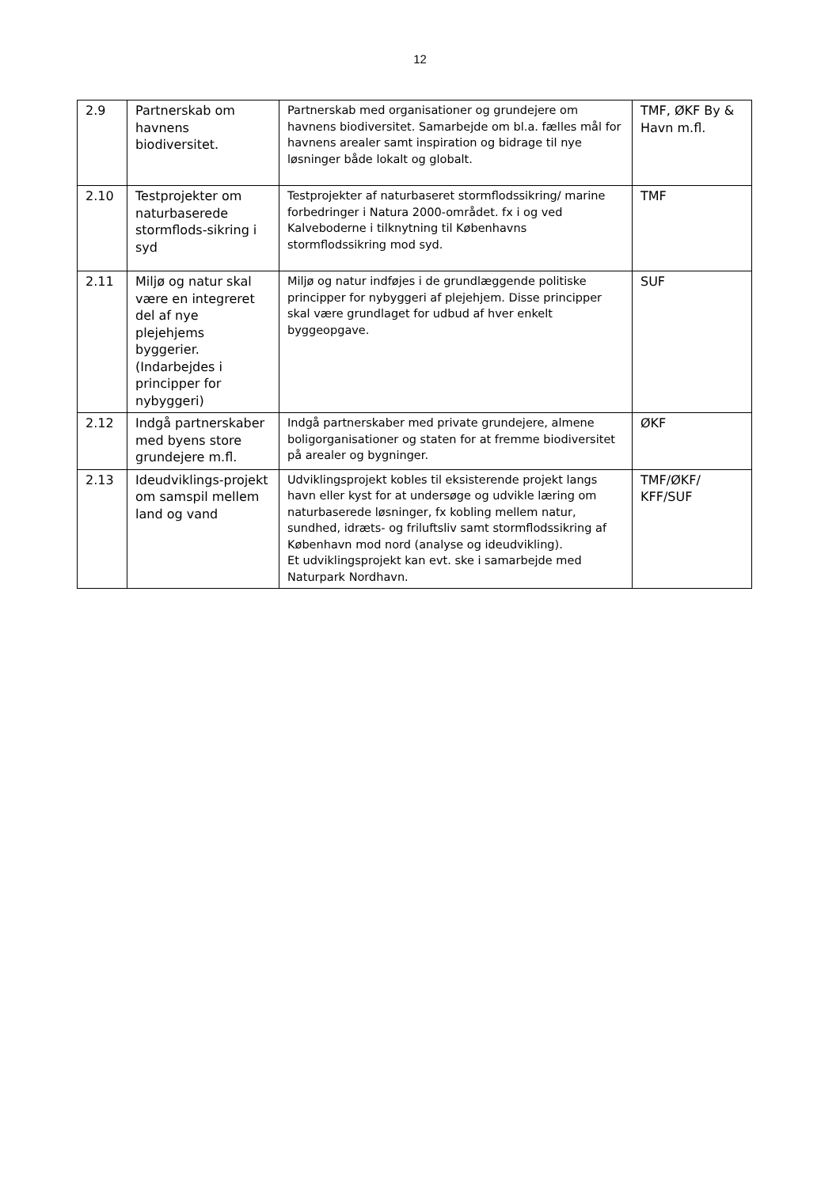12
| 2.9 | Partnerskab om havnens biodiversitet. | Partnerskab med organisationer og grundejere om havnens biodiversitet. Samarbejde om bl.a. fælles mål for havnens arealer samt inspiration og bidrage til nye løsninger både lokalt og globalt. | TMF, ØKF By & Havn m.fl. |
| 2.10 | Testprojekter om naturbaserede stormflods-sikring i syd | Testprojekter af naturbaseret stormflodssikring/ marine forbedringer i Natura 2000-området. fx i og ved Kalveboderne i tilknytning til Københavns stormflodssikring mod syd. | TMF |
| 2.11 | Miljø og natur skal være en integreret del af nye plejehjems byggerier. (Indarbejdes i principper for nybyggeri) | Miljø og natur indføjes i de grundlæggende politiske principper for nybyggeri af plejehjem. Disse principper skal være grundlaget for udbud af hver enkelt byggeopgave. | SUF |
| 2.12 | Indgå partnerskaber med byens store grundejere m.fl. | Indgå partnerskaber med private grundejere, almene boligorganisationer og staten for at fremme biodiversitet på arealer og bygninger. | ØKF |
| 2.13 | Ideudviklings-projekt om samspil mellem land og vand | Udviklingsprojekt kobles til eksisterende projekt langs havn eller kyst for at undersøge og udvikle læring om naturbaserede løsninger, fx kobling mellem natur, sundhed, idræts- og friluftsliv samt stormflodssikring af København mod nord (analyse og ideudvikling). Et udviklingsprojekt kan evt. ske i samarbejde med Naturpark Nordhavn. | TMF/ØKF/ KFF/SUF |